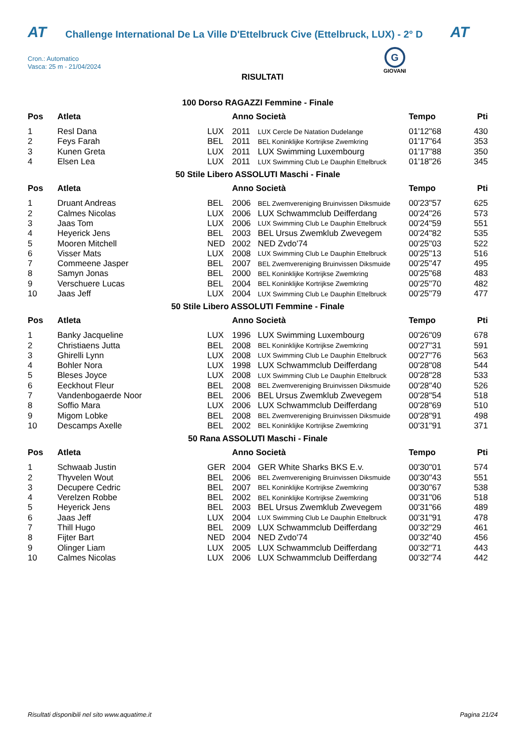AT Challenge International De La Ville D'Ettelbruck Cive (Ettelbruck, LUX) - 2° D AT
Cron.: Automatico
Vasca: 25 m - 21/04/2024
G
GIOVANI
RISULTATI
100 Dorso RAGAZZI Femmine - Finale
| Pos | Atleta | | Anno Società | | Tempo | Pti |
| --- | --- | --- | --- | --- | --- | --- |
| 1 | Resl Dana | LUX | 2011 | LUX Cercle De Natation Dudelange | 01'12"68 | 430 |
| 2 | Feys Farah | BEL | 2011 | BEL Koninklijke Kortrijkse Zwemkring | 01'17"64 | 353 |
| 3 | Kunen Greta | LUX | 2011 | LUX Swimming Luxembourg | 01'17"88 | 350 |
| 4 | Elsen Lea | LUX | 2011 | LUX Swimming Club Le Dauphin Ettelbruck | 01'18"26 | 345 |
50 Stile Libero ASSOLUTI Maschi - Finale
| Pos | Atleta | | Anno Società | | Tempo | Pti |
| --- | --- | --- | --- | --- | --- | --- |
| 1 | Druant Andreas | BEL | 2006 | BEL Zwemvereniging Bruinvissen Diksmuide | 00'23"57 | 625 |
| 2 | Calmes Nicolas | LUX | 2006 | LUX Schwammclub Deifferdang | 00'24"26 | 573 |
| 3 | Jaas Tom | LUX | 2006 | LUX Swimming Club Le Dauphin Ettelbruck | 00'24"59 | 551 |
| 4 | Heyerick Jens | BEL | 2003 | BEL Ursus Zwemklub Zwevegem | 00'24"82 | 535 |
| 5 | Mooren Mitchell | NED | 2002 | NED Zvdo'74 | 00'25"03 | 522 |
| 6 | Visser Mats | LUX | 2008 | LUX Swimming Club Le Dauphin Ettelbruck | 00'25"13 | 516 |
| 7 | Commeene Jasper | BEL | 2007 | BEL Zwemvereniging Bruinvissen Diksmuide | 00'25"47 | 495 |
| 8 | Samyn Jonas | BEL | 2000 | BEL Koninklijke Kortrijkse Zwemkring | 00'25"68 | 483 |
| 9 | Verschuere Lucas | BEL | 2004 | BEL Koninklijke Kortrijkse Zwemkring | 00'25"70 | 482 |
| 10 | Jaas Jeff | LUX | 2004 | LUX Swimming Club Le Dauphin Ettelbruck | 00'25"79 | 477 |
50 Stile Libero ASSOLUTI Femmine - Finale
| Pos | Atleta | | Anno Società | | Tempo | Pti |
| --- | --- | --- | --- | --- | --- | --- |
| 1 | Banky Jacqueline | LUX | 1996 | LUX Swimming Luxembourg | 00'26"09 | 678 |
| 2 | Christiaens Jutta | BEL | 2008 | BEL Koninklijke Kortrijkse Zwemkring | 00'27"31 | 591 |
| 3 | Ghirelli Lynn | LUX | 2008 | LUX Swimming Club Le Dauphin Ettelbruck | 00'27"76 | 563 |
| 4 | Bohler Nora | LUX | 1998 | LUX Schwammclub Deifferdang | 00'28"08 | 544 |
| 5 | Bleses Joyce | LUX | 2008 | LUX Swimming Club Le Dauphin Ettelbruck | 00'28"28 | 533 |
| 6 | Eeckhout Fleur | BEL | 2008 | BEL Zwemvereniging Bruinvissen Diksmuide | 00'28"40 | 526 |
| 7 | Vandenbogaerde Noor | BEL | 2006 | BEL Ursus Zwemklub Zwevegem | 00'28"54 | 518 |
| 8 | Soffio Mara | LUX | 2006 | LUX Schwammclub Deifferdang | 00'28"69 | 510 |
| 9 | Migom Lobke | BEL | 2008 | BEL Zwemvereniging Bruinvissen Diksmuide | 00'28"91 | 498 |
| 10 | Descamps Axelle | BEL | 2002 | BEL Koninklijke Kortrijkse Zwemkring | 00'31"91 | 371 |
50 Rana ASSOLUTI Maschi - Finale
| Pos | Atleta | | Anno Società | | Tempo | Pti |
| --- | --- | --- | --- | --- | --- | --- |
| 1 | Schwaab Justin | GER | 2004 | GER White Sharks BKS E.v. | 00'30"01 | 574 |
| 2 | Thyvelen Wout | BEL | 2006 | BEL Zwemvereniging Bruinvissen Diksmuide | 00'30"43 | 551 |
| 3 | Decupere Cedric | BEL | 2007 | BEL Koninklijke Kortrijkse Zwemkring | 00'30"67 | 538 |
| 4 | Verelzen Robbe | BEL | 2002 | BEL Koninklijke Kortrijkse Zwemkring | 00'31"06 | 518 |
| 5 | Heyerick Jens | BEL | 2003 | BEL Ursus Zwemklub Zwevegem | 00'31"66 | 489 |
| 6 | Jaas Jeff | LUX | 2004 | LUX Swimming Club Le Dauphin Ettelbruck | 00'31"91 | 478 |
| 7 | Thill Hugo | BEL | 2009 | LUX Schwammclub Deifferdang | 00'32"29 | 461 |
| 8 | Fijter Bart | NED | 2004 | NED Zvdo'74 | 00'32"40 | 456 |
| 9 | Olinger Liam | LUX | 2005 | LUX Schwammclub Deifferdang | 00'32"71 | 443 |
| 10 | Calmes Nicolas | LUX | 2006 | LUX Schwammclub Deifferdang | 00'32"74 | 442 |
Risultati disponibili nel sito www.aquatime.it Pagina 21/24